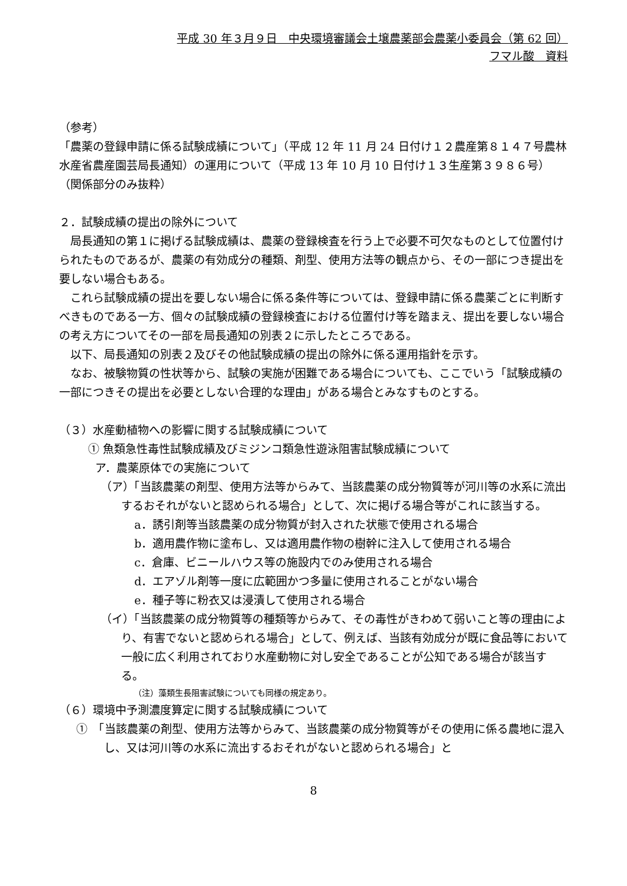平成 30 年３月９日　中央環境審議会土壌農薬部会農薬小委員会（第 62 回）
フマル酸　資料
（参考）
「農薬の登録申請に係る試験成績について」（平成 12 年 11 月 24 日付け１２農産第８１４７号農林水産省農産園芸局長通知）の運用について（平成 13 年 10 月 10 日付け１３生産第３９８６号）　（関係部分のみ抜粋）
２．試験成績の提出の除外について
局長通知の第１に掲げる試験成績は、農薬の登録検査を行う上で必要不可欠なものとして位置付けられたものであるが、農薬の有効成分の種類、剤型、使用方法等の観点から、その一部につき提出を要しない場合もある。
これら試験成績の提出を要しない場合に係る条件等については、登録申請に係る農薬ごとに判断すべきものである一方、個々の試験成績の登録検査における位置付け等を踏まえ、提出を要しない場合の考え方についてその一部を局長通知の別表２に示したところである。
以下、局長通知の別表２及びその他試験成績の提出の除外に係る運用指針を示す。
なお、被験物質の性状等から、試験の実施が困難である場合についても、ここでいう「試験成績の一部につきその提出を必要としない合理的な理由」がある場合とみなすものとする。
（３）水産動植物への影響に関する試験成績について
① 魚類急性毒性試験成績及びミジンコ類急性遊泳阻害試験成績について
ア．農薬原体での実施について
（ア）「当該農薬の剤型、使用方法等からみて、当該農薬の成分物質等が河川等の水系に流出するおそれがないと認められる場合」として、次に掲げる場合等がこれに該当する。
a．誘引剤等当該農薬の成分物質が封入された状態で使用される場合
b．適用農作物に塗布し、又は適用農作物の樹幹に注入して使用される場合
c．倉庫、ビニールハウス等の施設内でのみ使用される場合
d．エアゾル剤等一度に広範囲かつ多量に使用されることがない場合
e．種子等に粉衣又は浸漬して使用される場合
（イ）「当該農薬の成分物質等の種類等からみて、その毒性がきわめて弱いこと等の理由により、有害でないと認められる場合」として、例えば、当該有効成分が既に食品等において一般に広く利用されており水産動物に対し安全であることが公知である場合が該当する。
（注）藻類生長阻害試験についても同様の規定あり。
（６）環境中予測濃度算定に関する試験成績について
①　「当該農薬の剤型、使用方法等からみて、当該農薬の成分物質等がその使用に係る農地に混入し、又は河川等の水系に流出するおそれがないと認められる場合」と
8